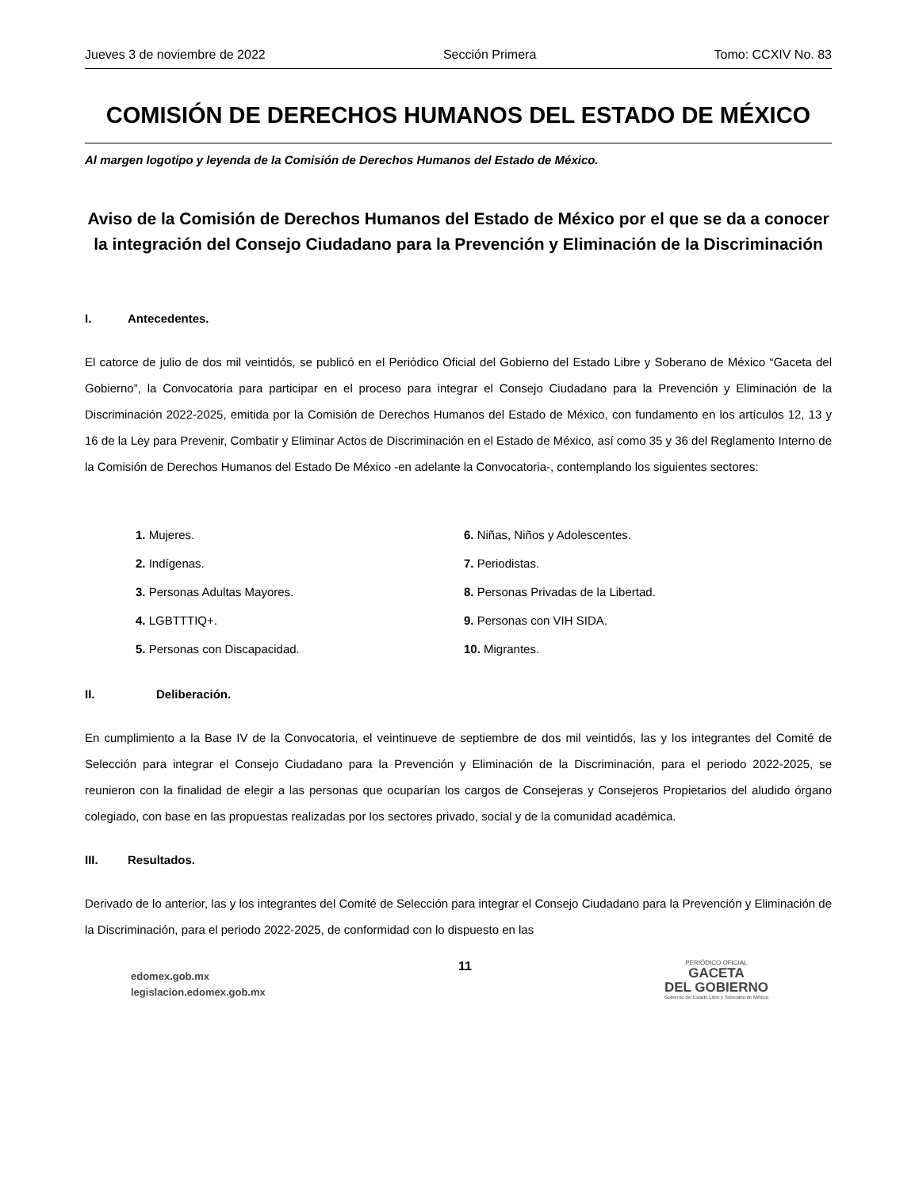Jueves 3 de noviembre de 2022 Sección Primera Tomo: CCXIV No. 83
COMISIÓN DE DERECHOS HUMANOS DEL ESTADO DE MÉXICO
Al margen logotipo y leyenda de la Comisión de Derechos Humanos del Estado de México.
Aviso de la Comisión de Derechos Humanos del Estado de México por el que se da a conocer la integración del Consejo Ciudadano para la Prevención y Eliminación de la Discriminación
I. Antecedentes.
El catorce de julio de dos mil veintidós, se publicó en el Periódico Oficial del Gobierno del Estado Libre y Soberano de México “Gaceta del Gobierno”, la Convocatoria para participar en el proceso para integrar el Consejo Ciudadano para la Prevención y Eliminación de la Discriminación 2022-2025, emitida por la Comisión de Derechos Humanos del Estado de México, con fundamento en los artículos 12, 13 y 16 de la Ley para Prevenir, Combatir y Eliminar Actos de Discriminación en el Estado de México, así como 35 y 36 del Reglamento Interno de la Comisión de Derechos Humanos del Estado De México -en adelante la Convocatoria-, contemplando los siguientes sectores:
1. Mujeres.
2. Indígenas.
3. Personas Adultas Mayores.
4. LGBTTTIQ+.
5. Personas con Discapacidad.
6. Niñas, Niños y Adolescentes.
7. Periodistas.
8. Personas Privadas de la Libertad.
9. Personas con VIH SIDA.
10. Migrantes.
II. Deliberación.
En cumplimiento a la Base IV de la Convocatoria, el veintinueve de septiembre de dos mil veintidós, las y los integrantes del Comité de Selección para integrar el Consejo Ciudadano para la Prevención y Eliminación de la Discriminación, para el periodo 2022-2025, se reunieron con la finalidad de elegir a las personas que ocuparían los cargos de Consejeras y Consejeros Propietarios del aludido órgano colegiado, con base en las propuestas realizadas por los sectores privado, social y de la comunidad académica.
III. Resultados.
Derivado de lo anterior, las y los integrantes del Comité de Selección para integrar el Consejo Ciudadano para la Prevención y Eliminación de la Discriminación, para el periodo 2022-2025, de conformidad con lo dispuesto en las
edomex.gob.mx
legislacion.edomex.gob.mx
11
PERIÓDICO OFICIAL
GACETA
DEL GOBIERNO
Gobierno del Estado Libre y Soberano de México